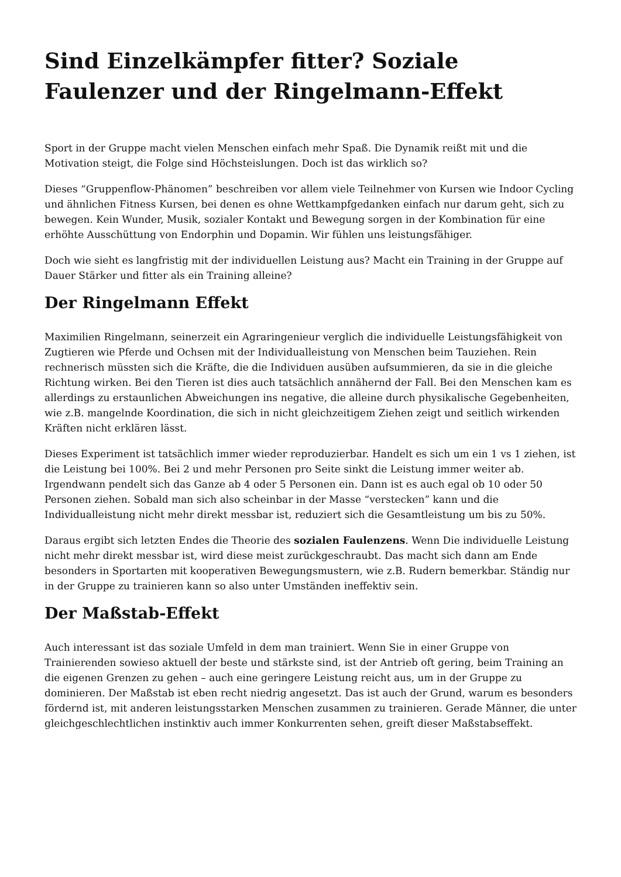Sind Einzelkämpfer fitter? Soziale Faulenzer und der Ringelmann-Effekt
Sport in der Gruppe macht vielen Menschen einfach mehr Spaß. Die Dynamik reißt mit und die Motivation steigt, die Folge sind Höchsteislungen. Doch ist das wirklich so?
Dieses “Gruppenflow-Phänomen” beschreiben vor allem viele Teilnehmer von Kursen wie Indoor Cycling und ähnlichen Fitness Kursen, bei denen es ohne Wettkampfgedanken einfach nur darum geht, sich zu bewegen. Kein Wunder, Musik, sozialer Kontakt und Bewegung sorgen in der Kombination für eine erhöhte Ausschüttung von Endorphin und Dopamin. Wir fühlen uns leistungsfähiger.
Doch wie sieht es langfristig mit der individuellen Leistung aus? Macht ein Training in der Gruppe auf Dauer Stärker und fitter als ein Training alleine?
Der Ringelmann Effekt
Maximilien Ringelmann, seinerzeit ein Agraringenieur verglich die individuelle Leistungsfähigkeit von Zugtieren wie Pferde und Ochsen mit der Individualleistung von Menschen beim Tauziehen. Rein rechnerisch müssten sich die Kräfte, die die Individuen ausüben aufsummieren, da sie in die gleiche Richtung wirken. Bei den Tieren ist dies auch tatsächlich annähernd der Fall. Bei den Menschen kam es allerdings zu erstaunlichen Abweichungen ins negative, die alleine durch physikalische Gegebenheiten, wie z.B. mangelnde Koordination, die sich in nicht gleichzeitigem Ziehen zeigt und seitlich wirkenden Kräften nicht erklären lässt.
Dieses Experiment ist tatsächlich immer wieder reproduzierbar. Handelt es sich um ein 1 vs 1 ziehen, ist die Leistung bei 100%. Bei 2 und mehr Personen pro Seite sinkt die Leistung immer weiter ab. Irgendwann pendelt sich das Ganze ab 4 oder 5 Personen ein. Dann ist es auch egal ob 10 oder 50 Personen ziehen. Sobald man sich also scheinbar in der Masse “verstecken” kann und die Individualleistung nicht mehr direkt messbar ist, reduziert sich die Gesamtleistung um bis zu 50%.
Daraus ergibt sich letzten Endes die Theorie des sozialen Faulenzens. Wenn Die individuelle Leistung nicht mehr direkt messbar ist, wird diese meist zurückgeschraubt. Das macht sich dann am Ende besonders in Sportarten mit kooperativen Bewegungsmustern, wie z.B. Rudern bemerkbar. Ständig nur in der Gruppe zu trainieren kann so also unter Umständen ineffektiv sein.
Der Maßstab-Effekt
Auch interessant ist das soziale Umfeld in dem man trainiert. Wenn Sie in einer Gruppe von Trainierenden sowieso aktuell der beste und stärkste sind, ist der Antrieb oft gering, beim Training an die eigenen Grenzen zu gehen – auch eine geringere Leistung reicht aus, um in der Gruppe zu dominieren. Der Maßstab ist eben recht niedrig angesetzt. Das ist auch der Grund, warum es besonders fördernd ist, mit anderen leistungsstarken Menschen zusammen zu trainieren. Gerade Männer, die unter gleichgeschlechtlichen instinktiv auch immer Konkurrenten sehen, greift dieser Maßstabseffekt.